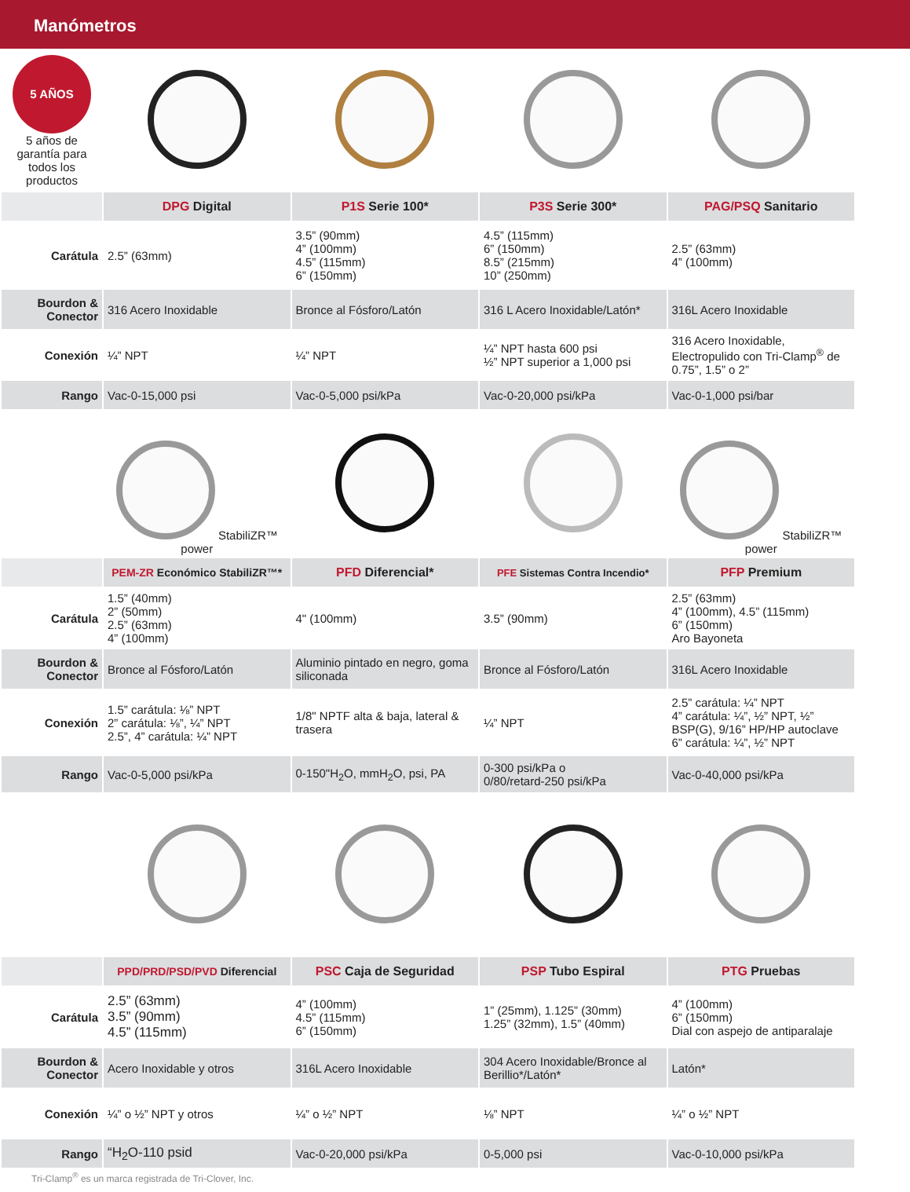Manómetros
| 5 AÑOS 5 años de garantía para todos los productos | | | | |
| | DPG Digital | P1S Serie 100* | P3S Serie 300* | PAG/PSQ Sanitario |
| Carátula | 2.5” (63mm) | 3.5” (90mm) 4” (100mm) 4.5” (115mm) 6” (150mm) | 4.5” (115mm) 6” (150mm) 8.5” (215mm) 10” (250mm) | 2.5” (63mm) 4” (100mm) |
| Bourdon & Conector | 316 Acero Inoxidable | Bronce al Fósforo/Latón | 316 L Acero Inoxidable/Latón* | 316L Acero Inoxidable |
| Conexión | ¼” NPT | ¼” NPT | ¼” NPT hasta 600 psi ½” NPT superior a 1,000 psi | 316 Acero Inoxidable, Electropulido con Tri-Clamp<sup>®</sup> de 0.75”, 1.5” o 2” |
| Rango | Vac-0-15,000 psi | Vac-0-5,000 psi/kPa | Vac-0-20,000 psi/kPa | Vac-0-1,000 psi/bar |
| | StabiliZR™ power | | | StabiliZR™ power |
| | PEM-ZR Económico StabiliZR™* | PFD Diferencial* | PFE Sistemas Contra Incendio* | PFP Premium |
| Carátula | 1.5” (40mm) 2” (50mm) 2.5” (63mm) 4” (100mm) | 4" (100mm) | 3.5” (90mm) | 2.5” (63mm) 4” (100mm), 4.5” (115mm) 6” (150mm) Aro Bayoneta |
| Bourdon & Conector | Bronce al Fósforo/Latón | Aluminio pintado en negro, goma siliconada | Bronce al Fósforo/Latón | 316L Acero Inoxidable |
| Conexión | 1.5” carátula: ⅛” NPT 2” carátula: ⅛”, ¼” NPT 2.5”, 4” carátula: ¼” NPT | 1/8" NPTF alta & baja, lateral & trasera | ¼” NPT | 2.5” carátula: ¼” NPT 4” carátula: ¼”, ½” NPT, ½” BSP(G), 9/16” HP/HP autoclave 6” carátula: ¼”, ½” NPT |
| Rango | Vac-0-5,000 psi/kPa | 0-150"H<sub>2</sub>O, mmH<sub>2</sub>O, psi, PA | 0-300 psi/kPa o 0/80/retard-250 psi/kPa | Vac-0-40,000 psi/kPa |
| | PPD/PRD/PSD/PVD Diferencial | PSC Caja de Seguridad | PSP Tubo Espiral | PTG Pruebas |
| Carátula | 2.5” (63mm) 3.5” (90mm) 4.5” (115mm) | 4” (100mm) 4.5” (115mm) 6” (150mm) | 1” (25mm), 1.125” (30mm) 1.25” (32mm), 1.5” (40mm) | 4” (100mm) 6” (150mm) Dial con aspejo de antiparalaje |
| Bourdon & Conector | Acero Inoxidable y otros | 316L Acero Inoxidable | 304 Acero Inoxidable/Bronce al Berillio*/Latón* | Latón* |
| Conexión | ¼” o ½” NPT y otros | ¼” o ½” NPT | ⅛” NPT | ¼” o ½” NPT |
| Rango | “H<sub>2</sub>O-110 psid | Vac-0-20,000 psi/kPa | 0-5,000 psi | Vac-0-10,000 psi/kPa |
Tri-Clamp<sup>®</sup> es un marca registrada de Tri-Clover, Inc.